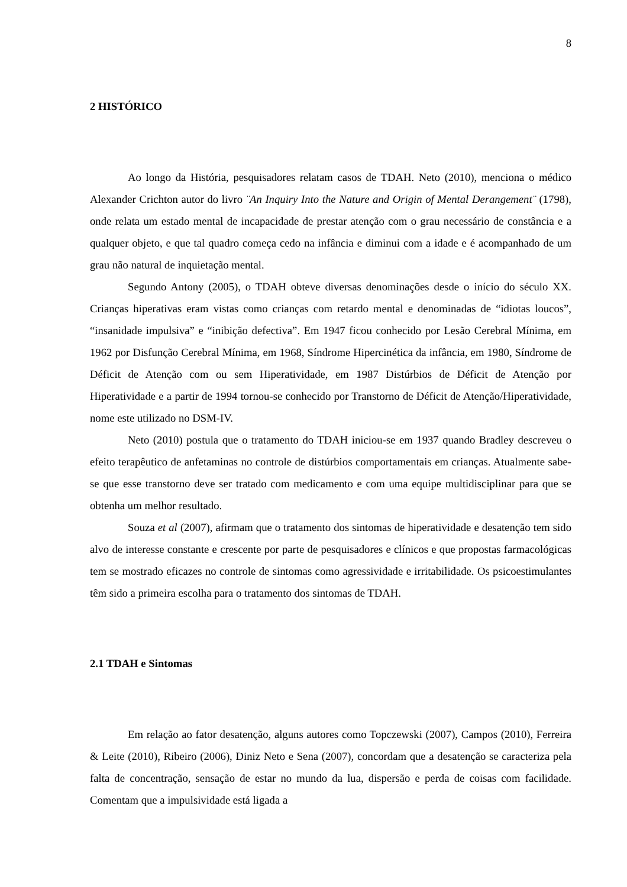8
2 HISTÓRICO
Ao longo da História, pesquisadores relatam casos de TDAH. Neto (2010), menciona o médico Alexander Crichton autor do livro ¨An Inquiry Into the Nature and Origin of Mental Derangement¨ (1798), onde relata um estado mental de incapacidade de prestar atenção com o grau necessário de constância e a qualquer objeto, e que tal quadro começa cedo na infância e diminui com a idade e é acompanhado de um grau não natural de inquietação mental.
Segundo Antony (2005), o TDAH obteve diversas denominações desde o início do século XX. Crianças hiperativas eram vistas como crianças com retardo mental e denominadas de “idiotas loucos”, “insanidade impulsiva” e “inibição defectiva”. Em 1947 ficou conhecido por Lesão Cerebral Mínima, em 1962 por Disfunção Cerebral Mínima, em 1968, Síndrome Hipercinética da infância, em 1980, Síndrome de Déficit de Atenção com ou sem Hiperatividade, em 1987 Distúrbios de Déficit de Atenção por Hiperatividade e a partir de 1994 tornou-se conhecido por Transtorno de Déficit de Atenção/Hiperatividade, nome este utilizado no DSM-IV.
Neto (2010) postula que o tratamento do TDAH iniciou-se em 1937 quando Bradley descreveu o efeito terapêutico de anfetaminas no controle de distúrbios comportamentais em crianças. Atualmente sabe-se que esse transtorno deve ser tratado com medicamento e com uma equipe multidisciplinar para que se obtenha um melhor resultado.
Souza et al (2007), afirmam que o tratamento dos sintomas de hiperatividade e desatenção tem sido alvo de interesse constante e crescente por parte de pesquisadores e clínicos e que propostas farmacológicas tem se mostrado eficazes no controle de sintomas como agressividade e irritabilidade. Os psicoestimulantes têm sido a primeira escolha para o tratamento dos sintomas de TDAH.
2.1 TDAH e Sintomas
Em relação ao fator desatenção, alguns autores como Topczewski (2007), Campos (2010), Ferreira & Leite (2010), Ribeiro (2006), Diniz Neto e Sena (2007), concordam que a desatenção se caracteriza pela falta de concentração, sensação de estar no mundo da lua, dispersão e perda de coisas com facilidade. Comentam que a impulsividade está ligada a